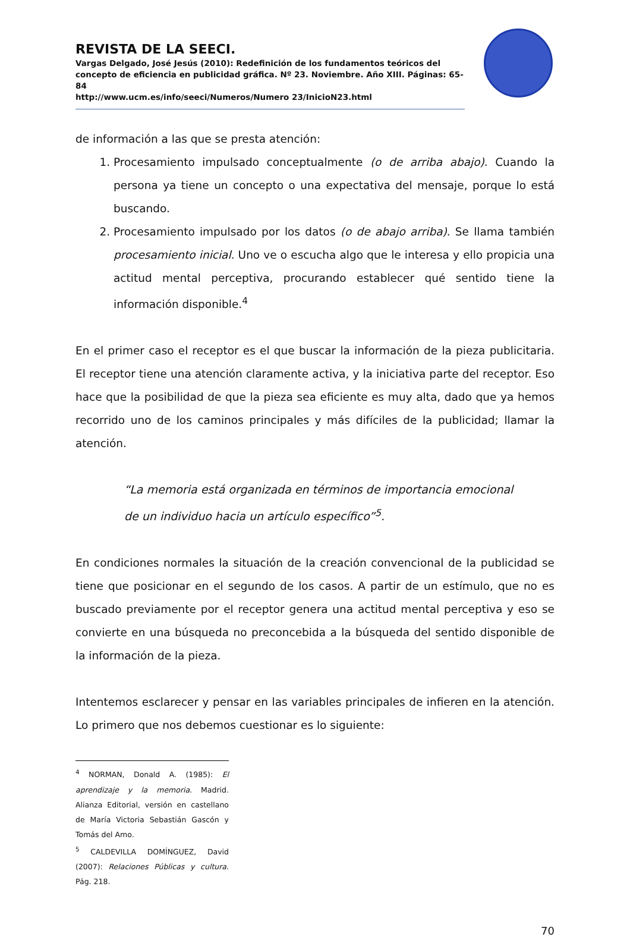REVISTA DE LA SEECI.
Vargas Delgado, José Jesús (2010): Redefinición de los fundamentos teóricos del concepto de eficiencia en publicidad gráfica. Nº 23. Noviembre. Año XIII. Páginas: 65-84
http://www.ucm.es/info/seeci/Numeros/Numero 23/InicioN23.html
de información a las que se presta atención:
1. Procesamiento impulsado conceptualmente (o de arriba abajo). Cuando la persona ya tiene un concepto o una expectativa del mensaje, porque lo está buscando.
2. Procesamiento impulsado por los datos (o de abajo arriba). Se llama también procesamiento inicial. Uno ve o escucha algo que le interesa y ello propicia una actitud mental perceptiva, procurando establecer qué sentido tiene la información disponible.<sup>4</sup>
En el primer caso el receptor es el que buscar la información de la pieza publicitaria. El receptor tiene una atención claramente activa, y la iniciativa parte del receptor. Eso hace que la posibilidad de que la pieza sea eficiente es muy alta, dado que ya hemos recorrido uno de los caminos principales y más difíciles de la publicidad; llamar la atención.
“La memoria está organizada en términos de importancia emocional
de un individuo hacia un artículo específico”<sup>5</sup>.
En condiciones normales la situación de la creación convencional de la publicidad se tiene que posicionar en el segundo de los casos. A partir de un estímulo, que no es buscado previamente por el receptor genera una actitud mental perceptiva y eso se convierte en una búsqueda no preconcebida a la búsqueda del sentido disponible de la información de la pieza.
Intentemos esclarecer y pensar en las variables principales de infieren en la atención. Lo primero que nos debemos cuestionar es lo siguiente:
<sup>4</sup> NORMAN, Donald A. (1985): El aprendizaje y la memoria. Madrid. Alianza Editorial, versión en castellano de María Victoria Sebastián Gascón y Tomás del Amo.
<sup>5</sup> CALDEVILLA DOMÍNGUEZ, David (2007): Relaciones Públicas y cultura. Pág. 218.
70